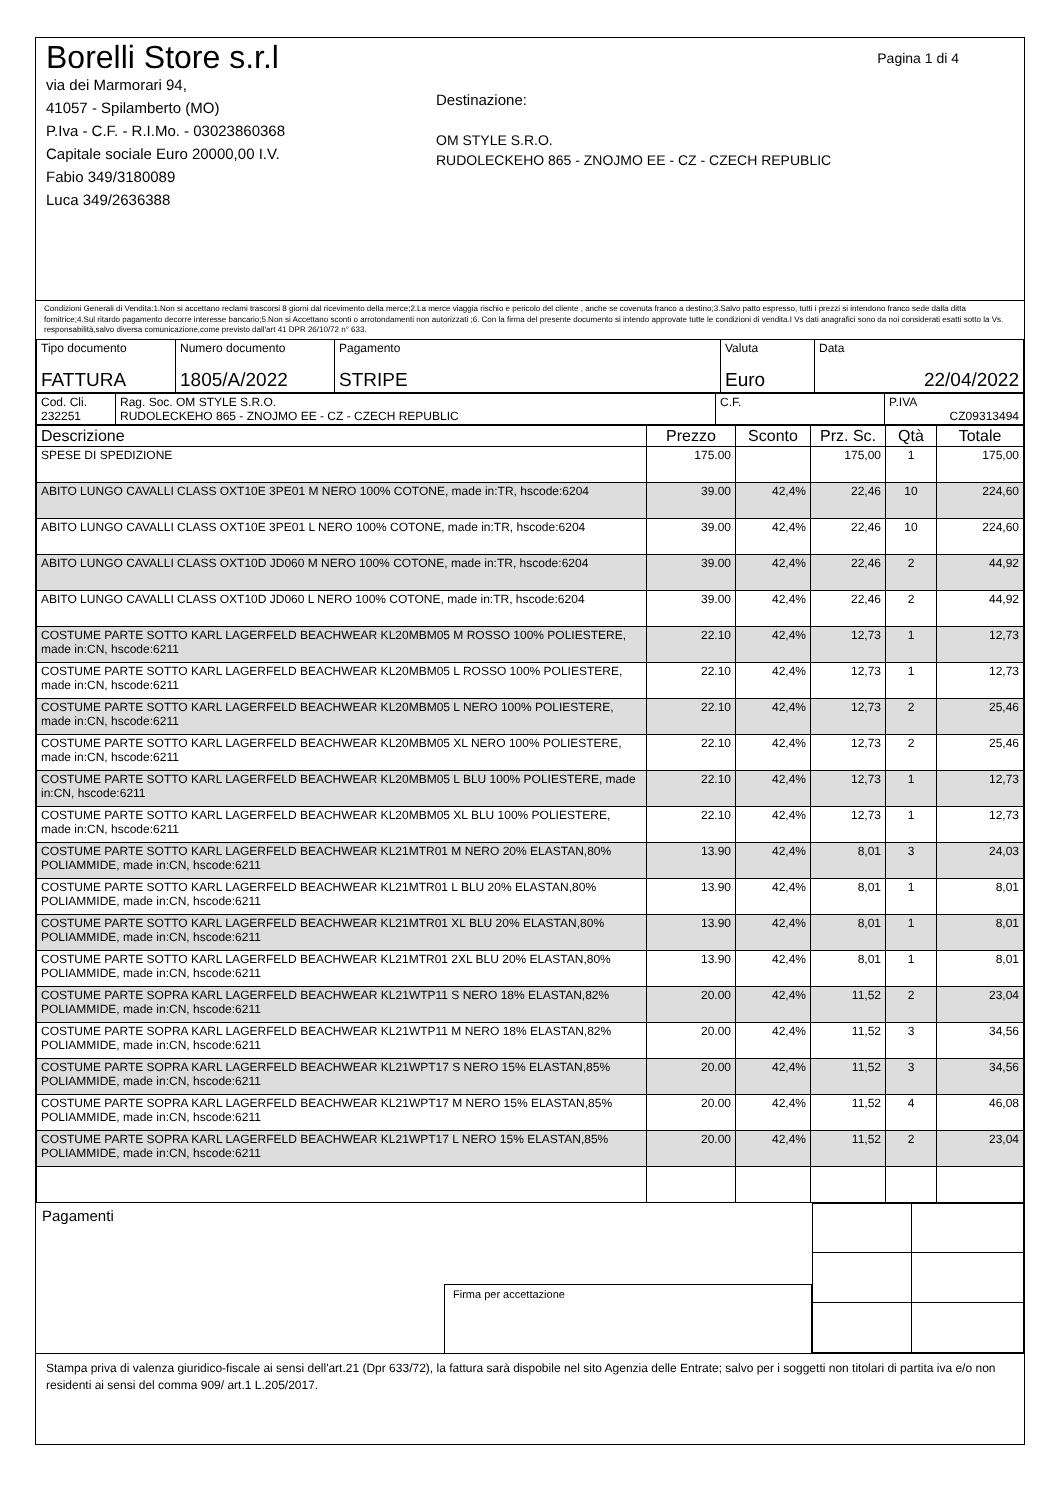Pagina 1 di 4
Borelli Store s.r.l
via dei Marmorari 94,
41057 - Spilamberto (MO)
P.Iva - C.F. - R.I.Mo. - 03023860368
Capitale sociale Euro 20000,00 I.V.
Fabio 349/3180089
Luca 349/2636388
Destinazione:
OM STYLE S.R.O.
RUDOLECKEHO 865 - ZNOJMO EE - CZ - CZECH REPUBLIC
Condizioni Generali di Vendita:1.Non si accettano reclami trascorsi 8 giorni dal ricevimento della merce;2.La merce viaggia rischio e pericolo del cliente , anche se covenuta franco a destino;3.Salvo patto espresso, tutti i prezzi si intendono franco sede dalla ditta fornitrice;4.Sul ritardo pagamento decorre interesse bancario;5.Non si Accettano sconti o arrotondamenti non autorizzati ;6. Con la firma del presente documento si intendo approvate tutte le condizioni di vendita.I Vs dati anagrafici sono da noi considerati esatti sotto la Vs. responsabilità,salvo diversa comunicazione,come previsto dall'art 41 DPR 26/10/72 n° 633.
| Tipo documento FATTURA | Numero documento 1805/A/2022 | Pagamento STRIPE | Valuta Euro | Data 22/04/2022 |
| Cod. Cli. 232251 | Rag. Soc. OM STYLE S.R.O. RUDOLECKEHO 865 - ZNOJMO EE - CZ - CZECH REPUBLIC | C.F. | P.IVA CZ09313494 |
| Descrizione | Prezzo | Sconto | Prz. Sc. | Qtà | Totale |
| --- | --- | --- | --- | --- | --- |
| SPESE DI SPEDIZIONE | 175.00 | | 175,00 | 1 | 175,00 |
| ABITO LUNGO CAVALLI CLASS OXT10E 3PE01 M NERO 100% COTONE, made in:TR, hscode:6204 | 39.00 | 42,4% | 22,46 | 10 | 224,60 |
| ABITO LUNGO CAVALLI CLASS OXT10E 3PE01 L NERO 100% COTONE, made in:TR, hscode:6204 | 39.00 | 42,4% | 22,46 | 10 | 224,60 |
| ABITO LUNGO CAVALLI CLASS OXT10D JD060 M NERO 100% COTONE, made in:TR, hscode:6204 | 39.00 | 42,4% | 22,46 | 2 | 44,92 |
| ABITO LUNGO CAVALLI CLASS OXT10D JD060 L NERO 100% COTONE, made in:TR, hscode:6204 | 39.00 | 42,4% | 22,46 | 2 | 44,92 |
| COSTUME PARTE SOTTO KARL LAGERFELD BEACHWEAR KL20MBM05 M ROSSO 100% POLIESTERE, made in:CN, hscode:6211 | 22.10 | 42,4% | 12,73 | 1 | 12,73 |
| COSTUME PARTE SOTTO KARL LAGERFELD BEACHWEAR KL20MBM05 L ROSSO 100% POLIESTERE, made in:CN, hscode:6211 | 22.10 | 42,4% | 12,73 | 1 | 12,73 |
| COSTUME PARTE SOTTO KARL LAGERFELD BEACHWEAR KL20MBM05 L NERO 100% POLIESTERE, made in:CN, hscode:6211 | 22.10 | 42,4% | 12,73 | 2 | 25,46 |
| COSTUME PARTE SOTTO KARL LAGERFELD BEACHWEAR KL20MBM05 XL NERO 100% POLIESTERE, made in:CN, hscode:6211 | 22.10 | 42,4% | 12,73 | 2 | 25,46 |
| COSTUME PARTE SOTTO KARL LAGERFELD BEACHWEAR KL20MBM05 L BLU 100% POLIESTERE, made in:CN, hscode:6211 | 22.10 | 42,4% | 12,73 | 1 | 12,73 |
| COSTUME PARTE SOTTO KARL LAGERFELD BEACHWEAR KL20MBM05 XL BLU 100% POLIESTERE, made in:CN, hscode:6211 | 22.10 | 42,4% | 12,73 | 1 | 12,73 |
| COSTUME PARTE SOTTO KARL LAGERFELD BEACHWEAR KL21MTR01 M NERO 20% ELASTAN,80% POLIAMMIDE, made in:CN, hscode:6211 | 13.90 | 42,4% | 8,01 | 3 | 24,03 |
| COSTUME PARTE SOTTO KARL LAGERFELD BEACHWEAR KL21MTR01 L BLU 20% ELASTAN,80% POLIAMMIDE, made in:CN, hscode:6211 | 13.90 | 42,4% | 8,01 | 1 | 8,01 |
| COSTUME PARTE SOTTO KARL LAGERFELD BEACHWEAR KL21MTR01 XL BLU 20% ELASTAN,80% POLIAMMIDE, made in:CN, hscode:6211 | 13.90 | 42,4% | 8,01 | 1 | 8,01 |
| COSTUME PARTE SOTTO KARL LAGERFELD BEACHWEAR KL21MTR01 2XL BLU 20% ELASTAN,80% POLIAMMIDE, made in:CN, hscode:6211 | 13.90 | 42,4% | 8,01 | 1 | 8,01 |
| COSTUME PARTE SOPRA KARL LAGERFELD BEACHWEAR KL21WTP11 S NERO 18% ELASTAN,82% POLIAMMIDE, made in:CN, hscode:6211 | 20.00 | 42,4% | 11,52 | 2 | 23,04 |
| COSTUME PARTE SOPRA KARL LAGERFELD BEACHWEAR KL21WTP11 M NERO 18% ELASTAN,82% POLIAMMIDE, made in:CN, hscode:6211 | 20.00 | 42,4% | 11,52 | 3 | 34,56 |
| COSTUME PARTE SOPRA KARL LAGERFELD BEACHWEAR KL21WPT17 S NERO 15% ELASTAN,85% POLIAMMIDE, made in:CN, hscode:6211 | 20.00 | 42,4% | 11,52 | 3 | 34,56 |
| COSTUME PARTE SOPRA KARL LAGERFELD BEACHWEAR KL21WPT17 M NERO 15% ELASTAN,85% POLIAMMIDE, made in:CN, hscode:6211 | 20.00 | 42,4% | 11,52 | 4 | 46,08 |
| COSTUME PARTE SOPRA KARL LAGERFELD BEACHWEAR KL21WPT17 L NERO 15% ELASTAN,85% POLIAMMIDE, made in:CN, hscode:6211 | 20.00 | 42,4% | 11,52 | 2 | 23,04 |
Pagamenti
Firma per accettazione
Stampa priva di valenza giuridico-fiscale ai sensi dell'art.21 (Dpr 633/72), la fattura sarà dispobile nel sito Agenzia delle Entrate; salvo per i soggetti non titolari di partita iva e/o non residenti ai sensi del comma 909/ art.1 L.205/2017.